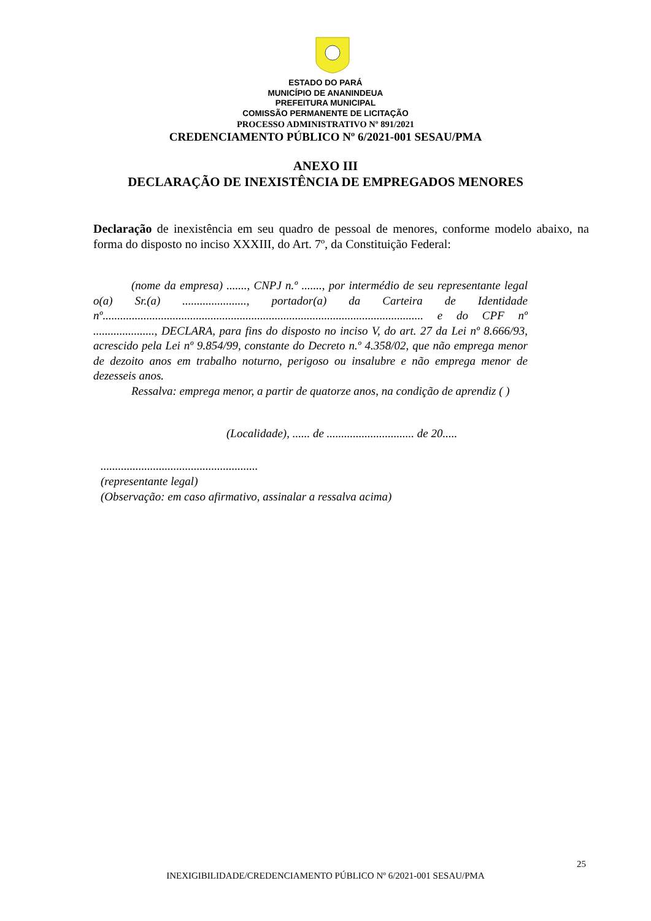ESTADO DO PARÁ
MUNICÍPIO DE ANANINDEUA
PREFEITURA MUNICIPAL
COMISSÃO PERMANENTE DE LICITAÇÃO
PROCESSO ADMINISTRATIVO Nº 891/2021
CREDENCIAMENTO PÚBLICO Nº 6/2021-001 SESAU/PMA
ANEXO III
DECLARAÇÃO DE INEXISTÊNCIA DE EMPREGADOS MENORES
Declaração de inexistência em seu quadro de pessoal de menores, conforme modelo abaixo, na forma do disposto no inciso XXXIII, do Art. 7º, da Constituição Federal:
(nome da empresa) ......., CNPJ n.º ......., por intermédio de seu representante legal o(a) Sr.(a) ......................, portador(a) da Carteira de Identidade nº.............................................................................................................. e do CPF nº ....................., DECLARA, para fins do disposto no inciso V, do art. 27 da Lei nº 8.666/93, acrescido pela Lei nº 9.854/99, constante do Decreto n.º 4.358/02, que não emprega menor de dezoito anos em trabalho noturno, perigoso ou insalubre e não emprega menor de dezesseis anos.
Ressalva: emprega menor, a partir de quatorze anos, na condição de aprendiz ( )
(Localidade), ...... de .............................. de 20.....
......................................................
(representante legal)
(Observação: em caso afirmativo, assinalar a ressalva acima)
25
INEXIGIBILIDADE/CREDENCIAMENTO PÚBLICO Nº 6/2021-001 SESAU/PMA